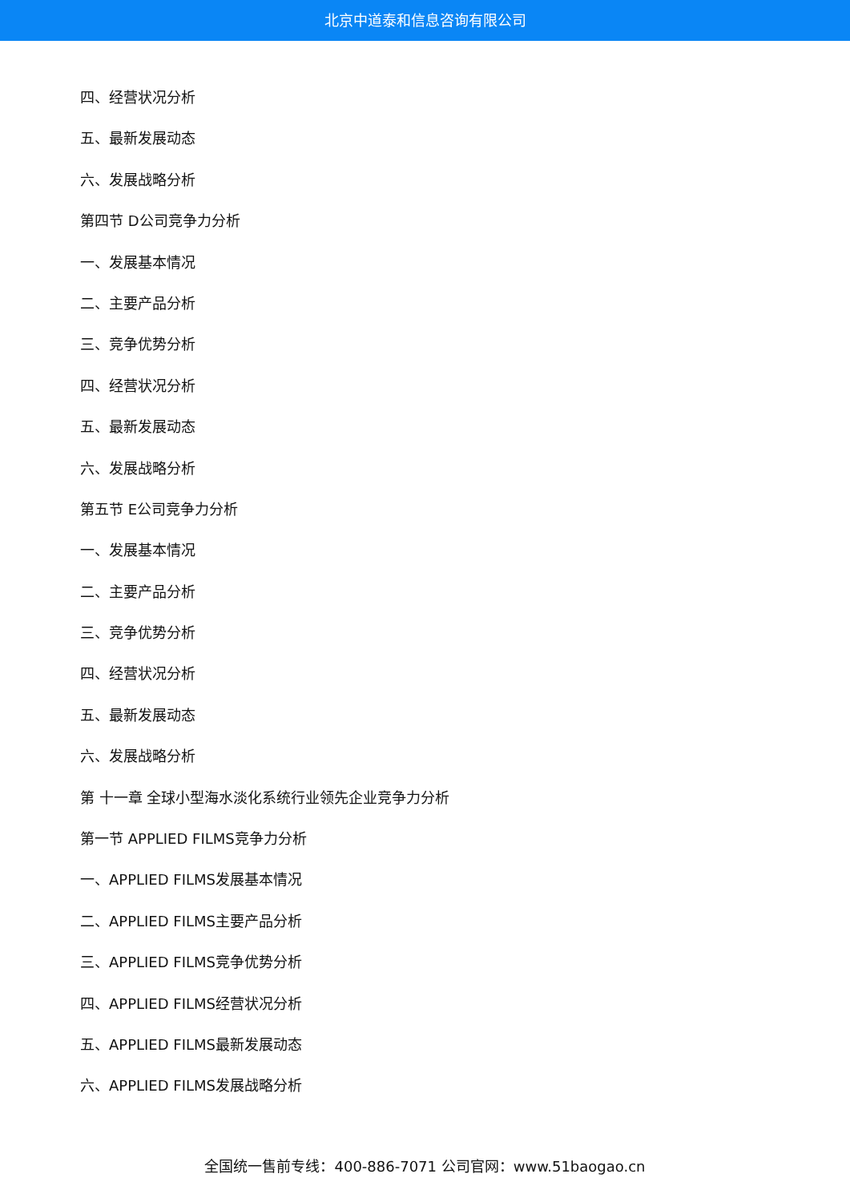北京中道泰和信息咨询有限公司
四、经营状况分析
五、最新发展动态
六、发展战略分析
第四节 D公司竞争力分析
一、发展基本情况
二、主要产品分析
三、竞争优势分析
四、经营状况分析
五、最新发展动态
六、发展战略分析
第五节 E公司竞争力分析
一、发展基本情况
二、主要产品分析
三、竞争优势分析
四、经营状况分析
五、最新发展动态
六、发展战略分析
第 十一章 全球小型海水淡化系统行业领先企业竞争力分析
第一节 APPLIED FILMS竞争力分析
一、APPLIED FILMS发展基本情况
二、APPLIED FILMS主要产品分析
三、APPLIED FILMS竞争优势分析
四、APPLIED FILMS经营状况分析
五、APPLIED FILMS最新发展动态
六、APPLIED FILMS发展战略分析
全国统一售前专线：400-886-7071 公司官网：www.51baogao.cn